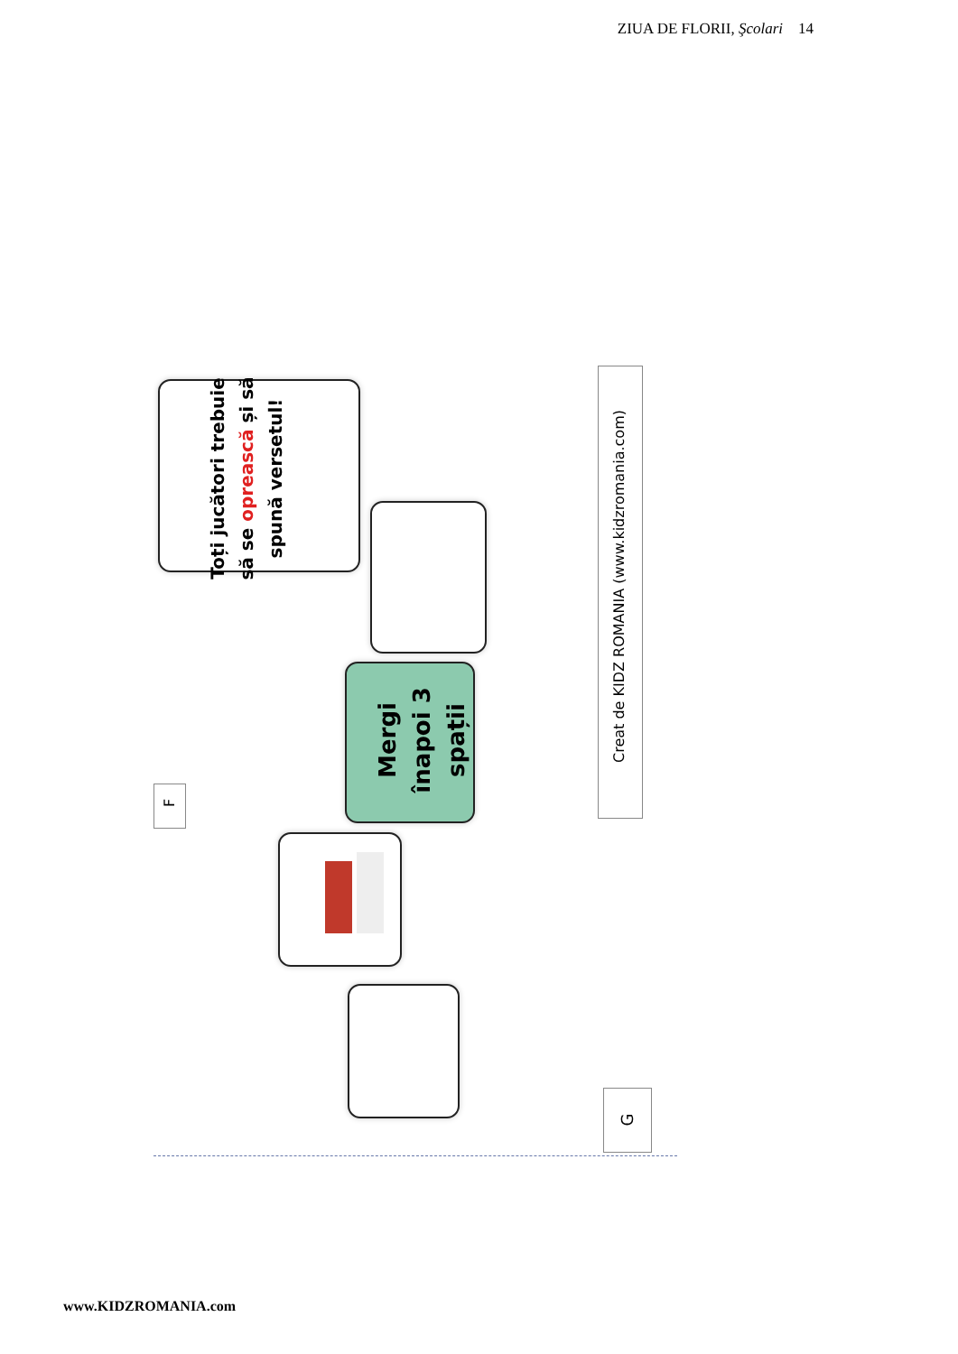ZIUA DE FLORII, Şcolari 14
Toți jucători trebuie să se oprească și să spună versetul!
Mergi înapoi 3 spații
F
Creat de KIDZ ROMANIA (www.kidzromania.com)
G
www.KIDZROMANIA.com